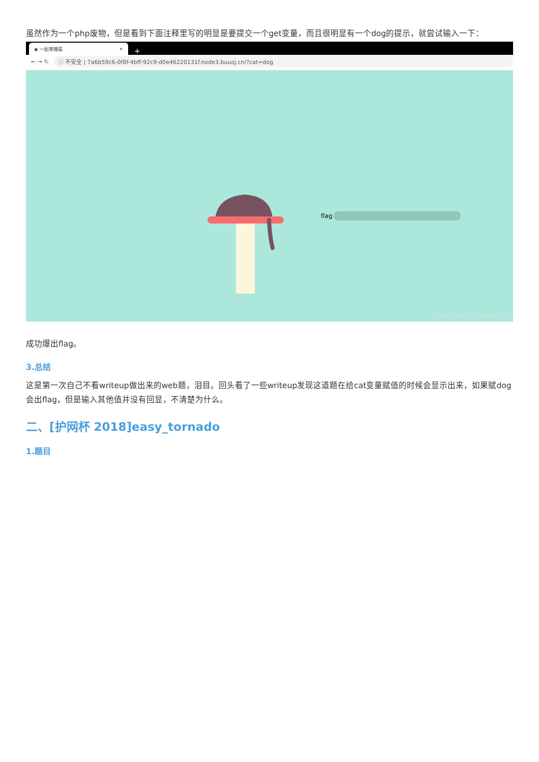虽然作为一个php废物，但是看到下面注释里写的明显是要提交一个get变量，而且很明显有一个dog的提示，就尝试输入一下：
◉ 一起来撸猫 ×
+
← → ↻
ⓘ 不安全 | 7a6b59c6-0f8f-4bff-92c9-d0e46220131f.node3.buuoj.cn/?cat=dog
flag
https://blog.csdn.net/Obs_cure
成功爆出flag。
3.总结
这是第一次自己不看writeup做出来的web题，泪目。回头看了一些writeup发现这道题在给cat变量赋值的时候会显示出来，如果赋dog会出flag，但是输入其他值并没有回显，不清楚为什么。
二、[护网杯 2018]easy_tornado
1.题目